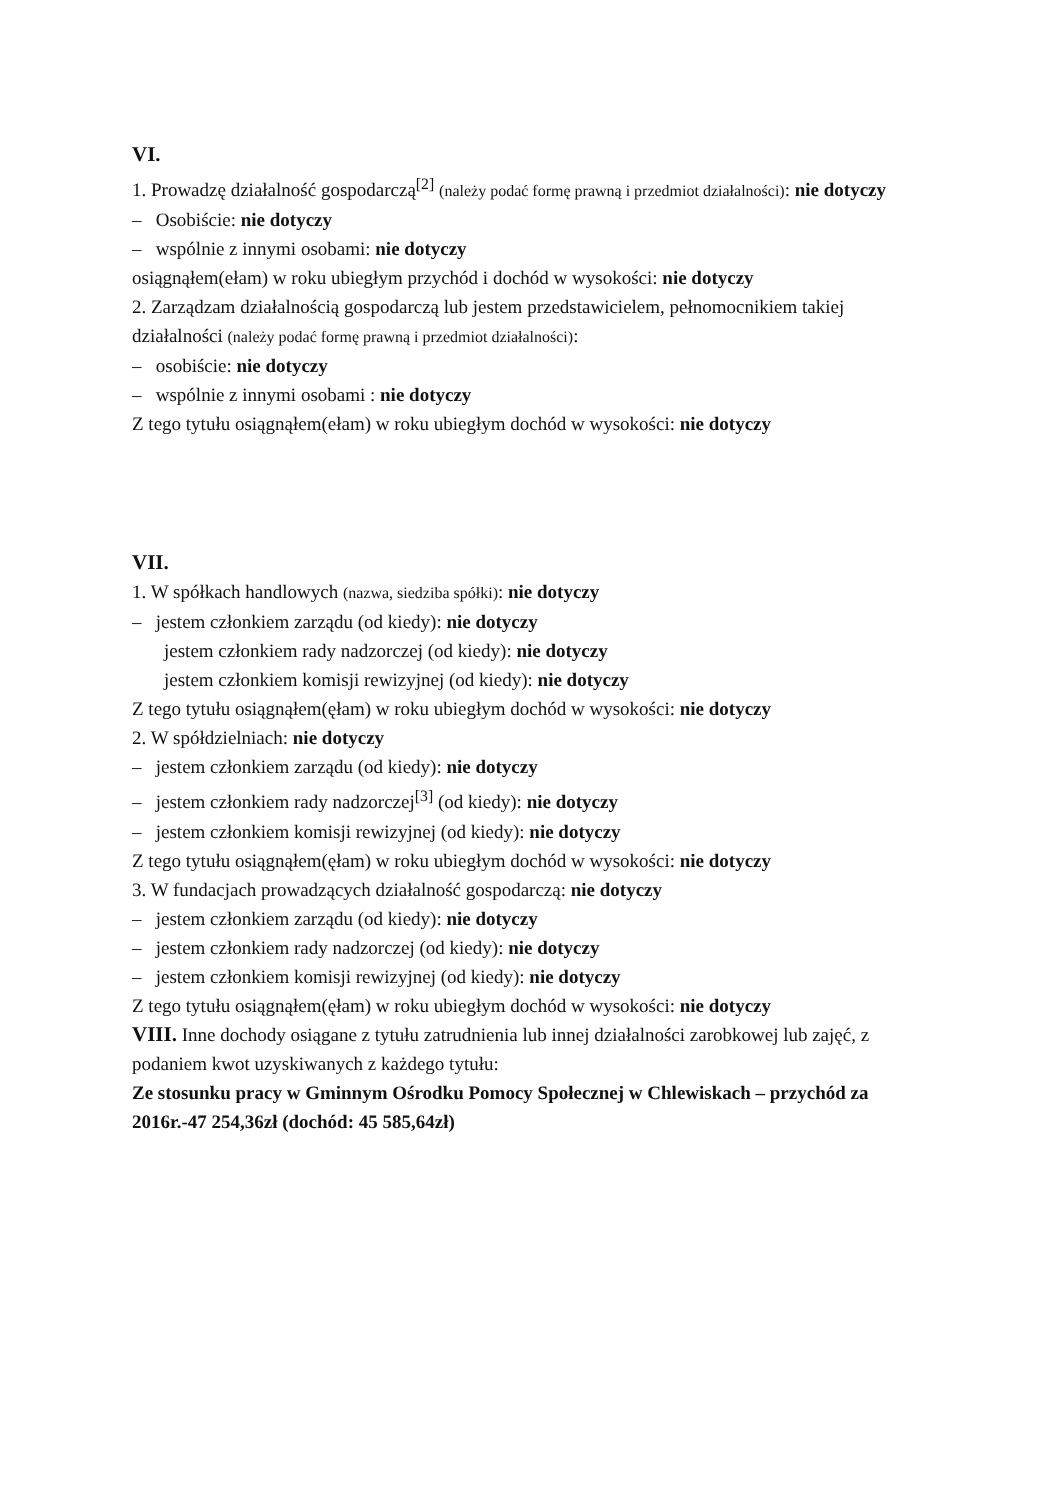VI.
1. Prowadzę działalność gospodarczą<sup>[2]</sup> (należy podać formę prawną i przedmiot działalności): nie dotyczy
– Osobiście: nie dotyczy
– wspólnie z innymi osobami: nie dotyczy
osiągnąłem(ełam) w roku ubiegłym przychód i dochód w wysokości: nie dotyczy
2. Zarządzam działalnością gospodarczą lub jestem przedstawicielem, pełnomocnikiem takiej działalności (należy podać formę prawną i przedmiot działalności):
– osobiście: nie dotyczy
– wspólnie z innymi osobami : nie dotyczy
Z tego tytułu osiągnąłem(ełam) w roku ubiegłym dochód w wysokości: nie dotyczy
VII.
1. W spółkach handlowych (nazwa, siedziba spółki): nie dotyczy
– jestem członkiem zarządu (od kiedy): nie dotyczy
jestem członkiem rady nadzorczej (od kiedy): nie dotyczy
jestem członkiem komisji rewizyjnej (od kiedy): nie dotyczy
Z tego tytułu osiągnąłem(ęłam) w roku ubiegłym dochód w wysokości: nie dotyczy
2. W spółdzielniach: nie dotyczy
– jestem członkiem zarządu (od kiedy): nie dotyczy
– jestem członkiem rady nadzorczej<sup>[3]</sup> (od kiedy): nie dotyczy
– jestem członkiem komisji rewizyjnej (od kiedy): nie dotyczy
Z tego tytułu osiągnąłem(ęłam) w roku ubiegłym dochód w wysokości: nie dotyczy
3. W fundacjach prowadzących działalność gospodarczą: nie dotyczy
– jestem członkiem zarządu (od kiedy): nie dotyczy
– jestem członkiem rady nadzorczej (od kiedy): nie dotyczy
– jestem członkiem komisji rewizyjnej (od kiedy): nie dotyczy
Z tego tytułu osiągnąłem(ęłam) w roku ubiegłym dochód w wysokości: nie dotyczy
VIII. Inne dochody osiągane z tytułu zatrudnienia lub innej działalności zarobkowej lub zajęć, z podaniem kwot uzyskiwanych z każdego tytułu:
Ze stosunku pracy w Gminnym Ośrodku Pomocy Społecznej w Chlewiskach – przychód za 2016r.-47 254,36zł (dochód: 45 585,64zł)